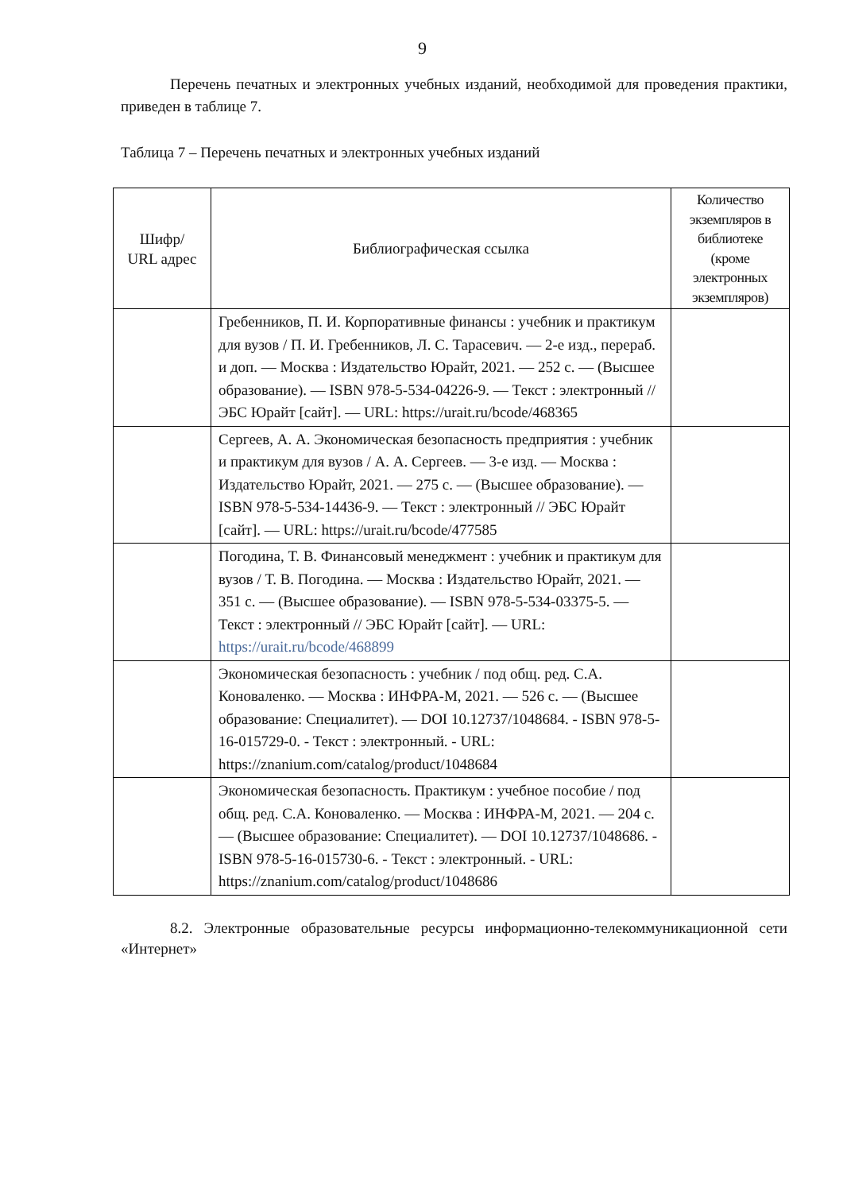9
Перечень печатных и электронных учебных изданий, необходимой для проведения практики, приведен в таблице 7.
Таблица 7 – Перечень печатных и электронных учебных изданий
| Шифр/ URL адрес | Библиографическая ссылка | Количество экземпляров в библиотеке (кроме электронных экземпляров) |
| --- | --- | --- |
| | Гребенников, П. И. Корпоративные финансы : учебник и практикум для вузов / П. И. Гребенников, Л. С. Тарасевич. — 2-е изд., перераб. и доп. — Москва : Издательство Юрайт, 2021. — 252 с. — (Высшее образование). — ISBN 978-5-534-04226-9. — Текст : электронный // ЭБС Юрайт [сайт]. — URL: https://urait.ru/bcode/468365 | |
| | Сергеев, А. А. Экономическая безопасность предприятия : учебник и практикум для вузов / А. А. Сергеев. — 3-е изд. — Москва : Издательство Юрайт, 2021. — 275 с. — (Высшее образование). — ISBN 978-5-534-14436-9. — Текст : электронный // ЭБС Юрайт [сайт]. — URL: https://urait.ru/bcode/477585 | |
| | Погодина, Т. В. Финансовый менеджмент : учебник и практикум для вузов / Т. В. Погодина. — Москва : Издательство Юрайт, 2021. — 351 с. — (Высшее образование). — ISBN 978-5-534-03375-5. — Текст : электронный // ЭБС Юрайт [сайт]. — URL: https://urait.ru/bcode/468899 | |
| | Экономическая безопасность : учебник / под общ. ред. С.А. Коноваленко. — Москва : ИНФРА-М, 2021. — 526 с. — (Высшее образование: Специалитет). — DOI 10.12737/1048684. - ISBN 978-5-16-015729-0. - Текст : электронный. - URL: https://znanium.com/catalog/product/1048684 | |
| | Экономическая безопасность. Практикум : учебное пособие / под общ. ред. С.А. Коноваленко. — Москва : ИНФРА-М, 2021. — 204 с. — (Высшее образование: Специалитет). — DOI 10.12737/1048686. - ISBN 978-5-16-015730-6. - Текст : электронный. - URL: https://znanium.com/catalog/product/1048686 | |
8.2. Электронные образовательные ресурсы информационно-телекоммуникационной сети «Интернет»